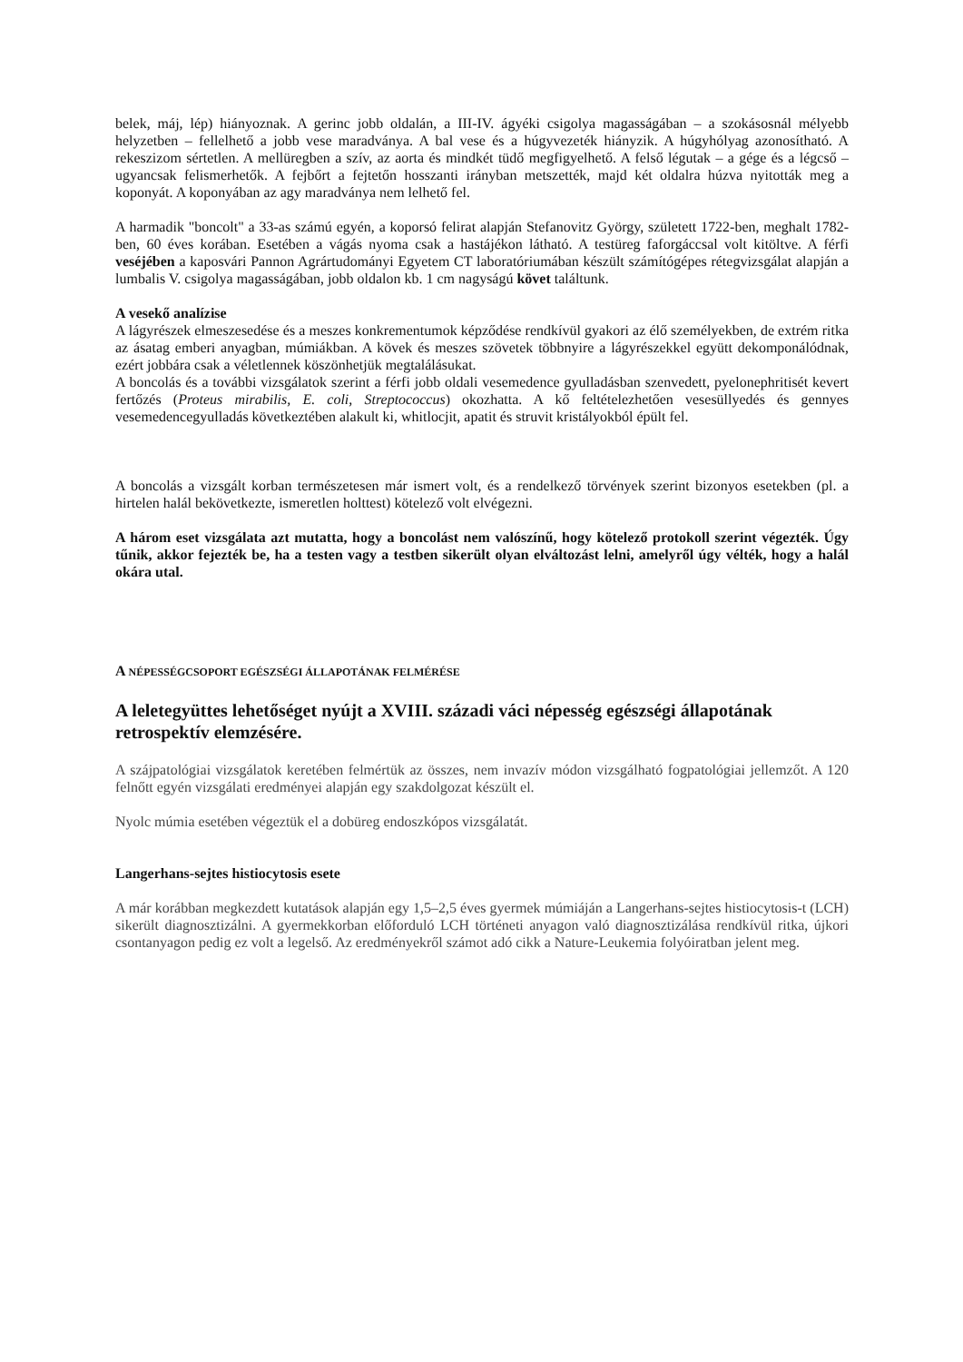belek, máj, lép) hiányoznak. A gerinc jobb oldalán, a III-IV. ágyéki csigolya magasságában – a szokásosnál mélyebb helyzetben – fellelhető a jobb vese maradványa. A bal vese és a húgyvezeték hiányzik. A húgyhólyag azonosítható. A rekeszizom sértetlen. A mellüregben a szív, az aorta és mindkét tüdő megfigyelhető. A felső légutak – a gége és a légcső – ugyancsak felismerhetők. A fejbőrt a fejtetőn hosszanti irányban metszették, majd két oldalra húzva nyitották meg a koponyát. A koponyában az agy maradványa nem lelhető fel.
A harmadik "boncolt" a 33-as számú egyén, a koporsó felirat alapján Stefanovitz György, született 1722-ben, meghalt 1782-ben, 60 éves korában. Esetében a vágás nyoma csak a hastájékon látható. A testüreg faforgáccsal volt kitöltve. A férfi veséjében a kaposvári Pannon Agrártudományi Egyetem CT laboratóriumában készült számítógépes rétegvizsgálat alapján a lumbalis V. csigolya magasságában, jobb oldalon kb. 1 cm nagyságú követ találtunk.
A vesekő analízise
A lágyrészek elmeszesedése és a meszes konkrementumok képződése rendkívül gyakori az élő személyekben, de extrém ritka az ásatag emberi anyagban, múmiákban. A kövek és meszes szövetek többnyire a lágyrészekkel együtt dekomponálódnak, ezért jobbára csak a véletlennek köszönhetjük megtalálásukat.
A boncolás és a további vizsgálatok szerint a férfi jobb oldali vesemedence gyulladásban szenvedett, pyelonephritisét kevert fertőzés (Proteus mirabilis, E. coli, Streptococcus) okozhatta. A kő feltételezhetően vesesüllyedés és gennyes vesemedencegyulladás következtében alakult ki, whitlocjit, apatit és struvit kristályokból épült fel.
A boncolás a vizsgált korban természetesen már ismert volt, és a rendelkező törvények szerint bizonyos esetekben (pl. a hirtelen halál bekövetkezte, ismeretlen holttest) kötelező volt elvégezni.
A három eset vizsgálata azt mutatta, hogy a boncolást nem valószínű, hogy kötelező protokoll szerint végezték. Úgy tűnik, akkor fejezték be, ha a testen vagy a testben sikerült olyan elváltozást lelni, amelyről úgy vélték, hogy a halál okára utal.
A NÉPESSÉGCSOPORT EGÉSZSÉGI ÁLLAPOTÁNAK FELMÉRÉSE
A leletegyüttes lehetőséget nyújt a XVIII. századi váci népesség egészségi állapotának retrospektív elemzésére.
A szájpatológiai vizsgálatok keretében felmértük az összes, nem invazív módon vizsgálható fogpatológiai jellemzőt. A 120 felnőtt egyén vizsgálati eredményei alapján egy szakdolgozat készült el.
Nyolc múmia esetében végeztük el a dobüreg endoszkópos vizsgálatát.
Langerhans-sejtes histiocytosis esete
A már korábban megkezdett kutatások alapján egy 1,5–2,5 éves gyermek múmiáján a Langerhans-sejtes histiocytosis-t (LCH) sikerült diagnosztizálni. A gyermekkorban előforduló LCH történeti anyagon való diagnosztizálása rendkívül ritka, újkori csontanyagon pedig ez volt a legelső. Az eredményekről számot adó cikk a Nature-Leukemia folyóiratban jelent meg.